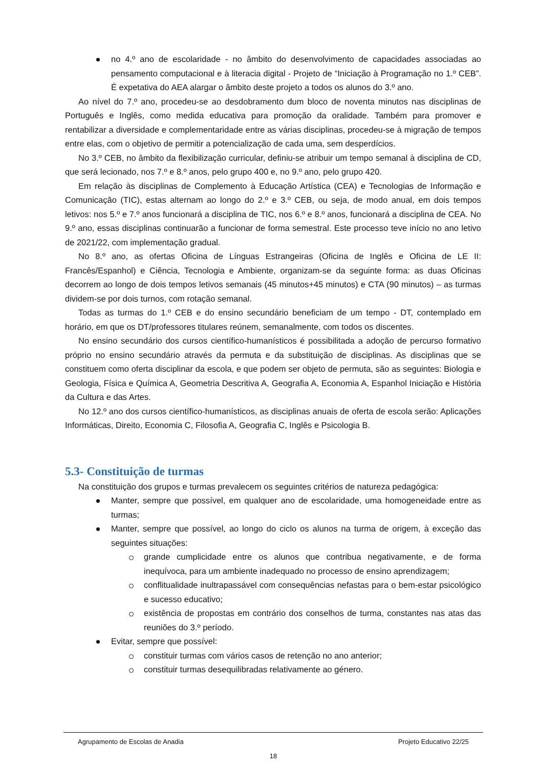no 4.º ano de escolaridade - no âmbito do desenvolvimento de capacidades associadas ao pensamento computacional e à literacia digital - Projeto de “Iniciação à Programação no 1.º CEB”. É expetativa do AEA alargar o âmbito deste projeto a todos os alunos do 3.º ano.
Ao nível do 7.º ano, procedeu-se ao desdobramento dum bloco de noventa minutos nas disciplinas de Português e Inglês, como medida educativa para promoção da oralidade. Também para promover e rentabilizar a diversidade e complementaridade entre as várias disciplinas, procedeu-se à migração de tempos entre elas, com o objetivo de permitir a potencialização de cada uma, sem desperdícios.
No 3.º CEB, no âmbito da flexibilização curricular, definiu-se atribuir um tempo semanal à disciplina de CD, que será lecionado, nos 7.º e 8.º anos, pelo grupo 400 e, no 9.º ano, pelo grupo 420.
Em relação às disciplinas de Complemento à Educação Artística (CEA) e Tecnologias de Informação e Comunicação (TIC), estas alternam ao longo do 2.º e 3.º CEB, ou seja, de modo anual, em dois tempos letivos: nos 5.º e 7.º anos funcionará a disciplina de TIC, nos 6.º e 8.º anos, funcionará a disciplina de CEA. No 9.º ano, essas disciplinas continuarão a funcionar de forma semestral. Este processo teve início no ano letivo de 2021/22, com implementação gradual.
No 8.º ano, as ofertas Oficina de Línguas Estrangeiras (Oficina de Inglês e Oficina de LE II: Francês/Espanhol) e Ciência, Tecnologia e Ambiente, organizam-se da seguinte forma: as duas Oficinas decorrem ao longo de dois tempos letivos semanais (45 minutos+45 minutos) e CTA (90 minutos) – as turmas dividem-se por dois turnos, com rotação semanal.
Todas as turmas do 1.º CEB e do ensino secundário beneficiam de um tempo - DT, contemplado em horário, em que os DT/professores titulares reúnem, semanalmente, com todos os discentes.
No ensino secundário dos cursos científico-humanísticos é possibilitada a adoção de percurso formativo próprio no ensino secundário através da permuta e da substituição de disciplinas. As disciplinas que se constituem como oferta disciplinar da escola, e que podem ser objeto de permuta, são as seguintes: Biologia e Geologia, Física e Química A, Geometria Descritiva A, Geografia A, Economia A, Espanhol Iniciação e História da Cultura e das Artes.
No 12.º ano dos cursos científico-humanísticos, as disciplinas anuais de oferta de escola serão: Aplicações Informáticas, Direito, Economia C, Filosofia A, Geografia C, Inglês e Psicologia B.
5.3- Constituição de turmas
Na constituição dos grupos e turmas prevalecem os seguintes critérios de natureza pedagógica:
Manter, sempre que possível, em qualquer ano de escolaridade, uma homogeneidade entre as turmas;
Manter, sempre que possível, ao longo do ciclo os alunos na turma de origem, à exceção das seguintes situações:
grande cumplicidade entre os alunos que contribua negativamente, e de forma inequívoca, para um ambiente inadequado no processo de ensino aprendizagem;
conflitualidade inultrapassável com consequências nefastas para o bem-estar psicológico e sucesso educativo;
existência de propostas em contrário dos conselhos de turma, constantes nas atas das reuniões do 3.º período.
Evitar, sempre que possível:
constituir turmas com vários casos de retenção no ano anterior;
constituir turmas desequilibradas relativamente ao género.
Agrupamento de Escolas de Anadia Projeto Educativo 22/25
18